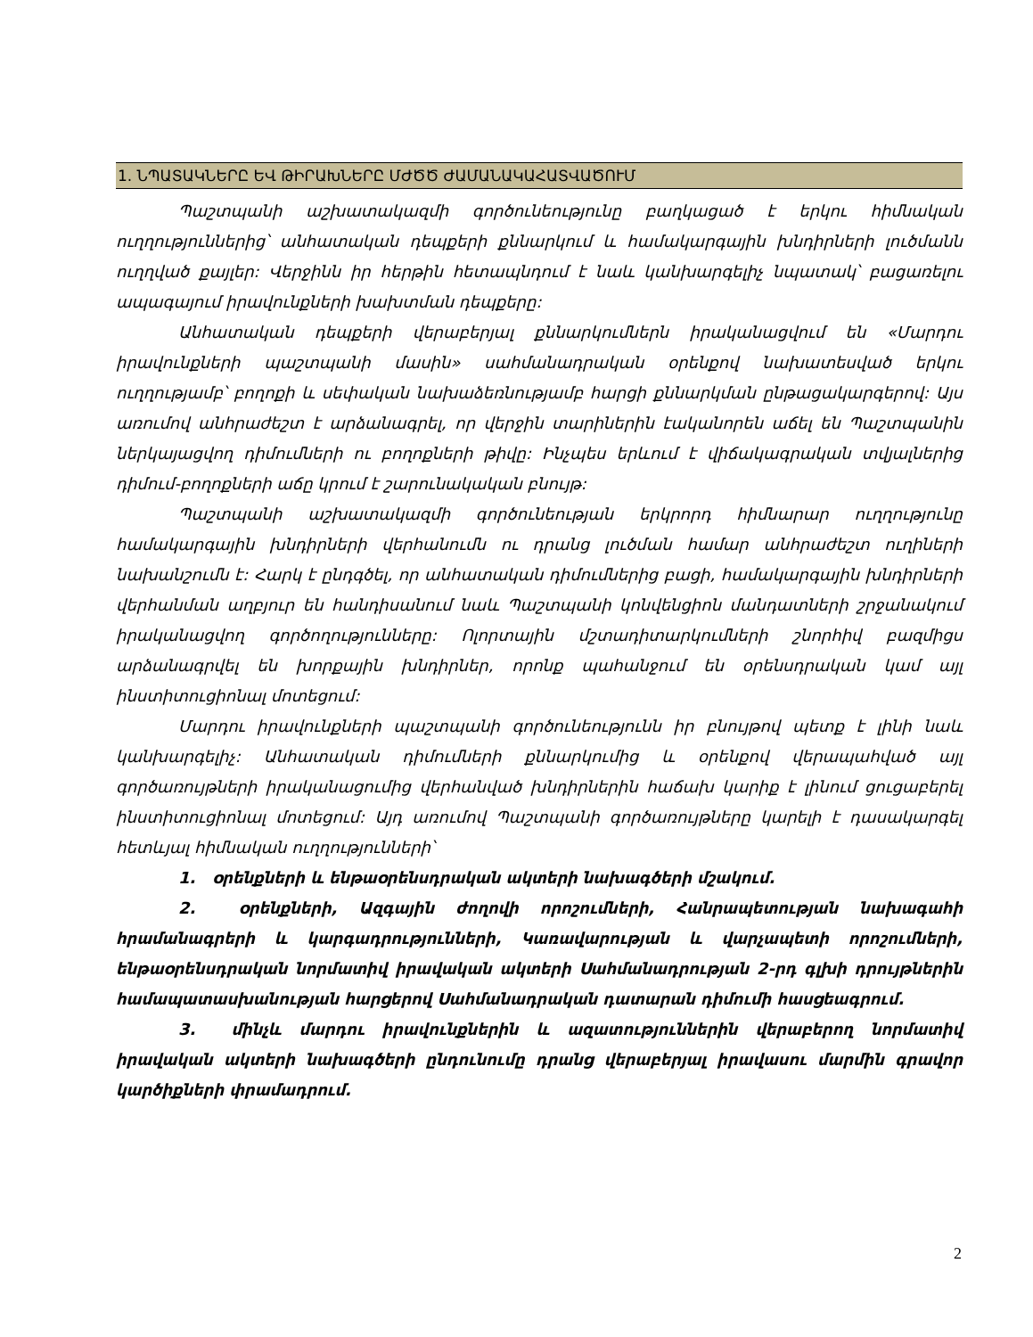1. ՆՊԱՏԱԿՆԵՐԸ ԵՎ ԹԻՐԱԽՆԵՐԸ ՄԺԾԾ ԺԱՄԱՆԱԿԱՀԱՏՎԱԾՈՒՄ
Պաշտպանի աշխատակազմի գործունեությունը բաղկացած է երկու հիմնական ուղղություններից՝ անհատական դեպքերի քննարկում և համակարգային խնդիրների լուծմանն ուղղված քայլեր: Վերջինն իր հերթին հետապնդում է նաև կանխարգելիչ նպատակ՝ բացառելու ապագայում իրավունքների խախտման դեպքերը:
Անհատական դեպքերի վերաբերյալ քննարկումներն իրականացվում են «Մարդու իրավունքների պաշտպանի մասին» սահմանադրական օրենքով նախատեսված երկու ուղղությամբ՝ բողոքի և սեփական նախաձեռնությամբ հարցի քննարկման ընթացակարգերով: Այս առումով անհրաժեշտ է արձանագրել, որ վերջին տարիներին էականորեն աճել են Պաշտպանին ներկայացվող դիմումների ու բողոքների թիվը: Ինչպես երևում է վիճակագրական տվյալներից դիմում-բողոքների աճը կրում է շարունակական բնույթ:
Պաշտպանի աշխատակազմի գործունեության երկրորդ հիմնարար ուղղությունը համակարգային խնդիրների վերհանումն ու դրանց լուծման համար անհրաժեշտ ուղիների նախանշումն է: Հարկ է ընդգծել, որ անհատական դիմումներից բացի, համակարգային խնդիրների վերհանման աղբյուր են հանդիսանում նաև Պաշտպանի կոնվենցիոն մանդատների շրջանակում իրականացվող գործողությունները: Ոլորտային մշտադիտարկումների շնորհիվ բազմիցս արձանագրվել են խորքային խնդիրներ, որոնք պահանջում են օրենսդրական կամ այլ ինստիտուցիոնալ մոտեցում:
Մարդու իրավունքների պաշտպանի գործունեությունն իր բնույթով պետք է լինի նաև կանխարգելիչ: Անհատական դիմումների քննարկումից և օրենքով վերապահված այլ գործառույթների իրականացումից վերհանված խնդիրներին հաճախ կարիք է լինում ցուցաբերել ինստիտուցիոնալ մոտեցում: Այդ առումով Պաշտպանի գործառույթները կարելի է դասակարգել հետևյալ հիմնական ուղղությունների՝
1. օրենքների և ենթաօրենսդրական ակտերի նախագծերի մշակում.
2. օրենքների, Ազգային ժողովի որոշումների, Հանրապետության նախագահի հրամանագրերի և կարգադրությունների, Կառավարության և վարչապետի որոշումների, ենթաօրենսդրական նորմատիվ իրավական ակտերի Սահմանադրության 2-րդ գլխի դրույթներին համապատասխանության հարցերով Սահմանադրական դատարան դիմումի հասցեագրում.
3. մինչև մարդու իրավունքներին և ազատություններին վերաբերող նորմատիվ իրավական ակտերի նախագծերի ընդունումը դրանց վերաբերյալ իրավասու մարմին գրավոր կարծիքների փրամադրում.
2